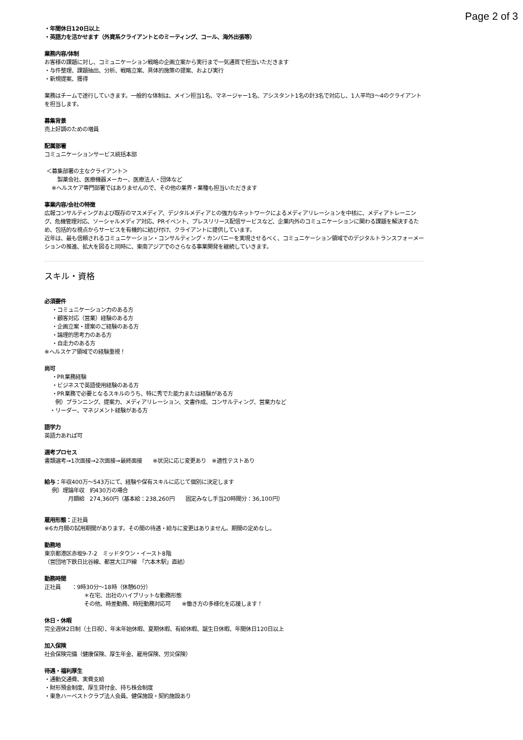Page 2 of 3
・年間休日120日以上
・英語力を活かせます（外資系クライアントとのミーティング、コール、海外出張等）
業務内容/体制
お客様の課題に対し、コミュニケーション戦略の企画立案から実行まで一気通貫で担当いただきます
・与件整理、課題抽出、分析、戦略立案、具体的施策の提案、および実行
・新規提案、獲得
業務はチームで遂行していきます。一般的な体制は、メイン担当1名、マネージャー1名、アシスタント1名の計3名で対応し、1人平均3〜4のクライアントを担当します。
募集背景
売上好調のための増員
配属部署
コミュニケーションサービス統括本部
＜募集部署の主なクライアント＞
製薬会社、医療機器メーカー、医療法人・団体など
※ヘルスケア専門部署ではありませんので、その他の業界・業種も担当いただきます
事業内容/会社の特徴
広報コンサルティングおよび既存のマスメディア、デジタルメディアとの強力なネットワークによるメディアリレーションを中核に、メディアトレーニング、危機管理対応、ソーシャルメディア対応、PRイベント、プレスリリース配信サービスなど、企業内外のコミュニケーションに関わる課題を解決するため、包括的な視点からサービスを有機的に結び付け、クライアントに提供しています。
近年は、最も信頼されるコミュニケーション・コンサルティング・カンパニーを実現させるべく、コミュニケーション領域でのデジタルトランスフォーメーションの推進、拡大を図ると同時に、東南アジアでのさらなる事業開発を継続していきます。
スキル・資格
必須要件
・コミュニケーション力のある方
・顧客対応（営業）経験のある方
・企画立案・提案のご経験のある方
・論理的思考力のある方
・自走力のある方
※ヘルスケア領域での経験重視！
尚可
・PR業務経験
・ビジネスで英語使用経験のある方
・PR業務で必要となるスキルのうち、特に秀でた能力または経験がある方
例）プランニング、提案力、メディアリレーション、文書作成、コンサルティング、営業力など
・リーダー、マネジメント経験がある方
語学力
英語力あれば可
選考プロセス
書類選考→1次面接→2次面接→最終面接　　※状況に応じ変更あり　※適性テストあり
給与：年収400万〜543万にて、経験や保有スキルに応じて個別に決定します
例）理論年収　約430万の場合
月額給　274,360円（基本給：238,260円　　固定みなし手当20時間分：36,100円）
雇用形態：正社員
※6カ月間の試用期間があります。その間の待遇・給与に変更はありません。期間の定めなし。
勤務地
東京都港区赤坂9-7-2　ミッドタウン・イースト8階
（営団地下鉄日比谷線、都営大江戸線　「六本木駅」直結）
勤務時間
正社員　　：9時30分〜18時（休憩60分）
＊在宅、出社のハイブリットな勤務形態
その他、時差勤務、時短勤務対応可　　※働き方の多様化を応援します！
休日・休暇
完全週休2日制（土日祝）、年末年始休暇、夏期休暇、有給休暇、誕生日休暇、年間休日120日以上
加入保険
社会保険完備（健康保険、厚生年金、雇用保険、労災保険）
待遇・福利厚生
・通勤交通費、実費支給
・財形預金制度、厚生貸付金、持ち株会制度
・東急ハーベストクラブ法人会員、健保施設・契約施設あり